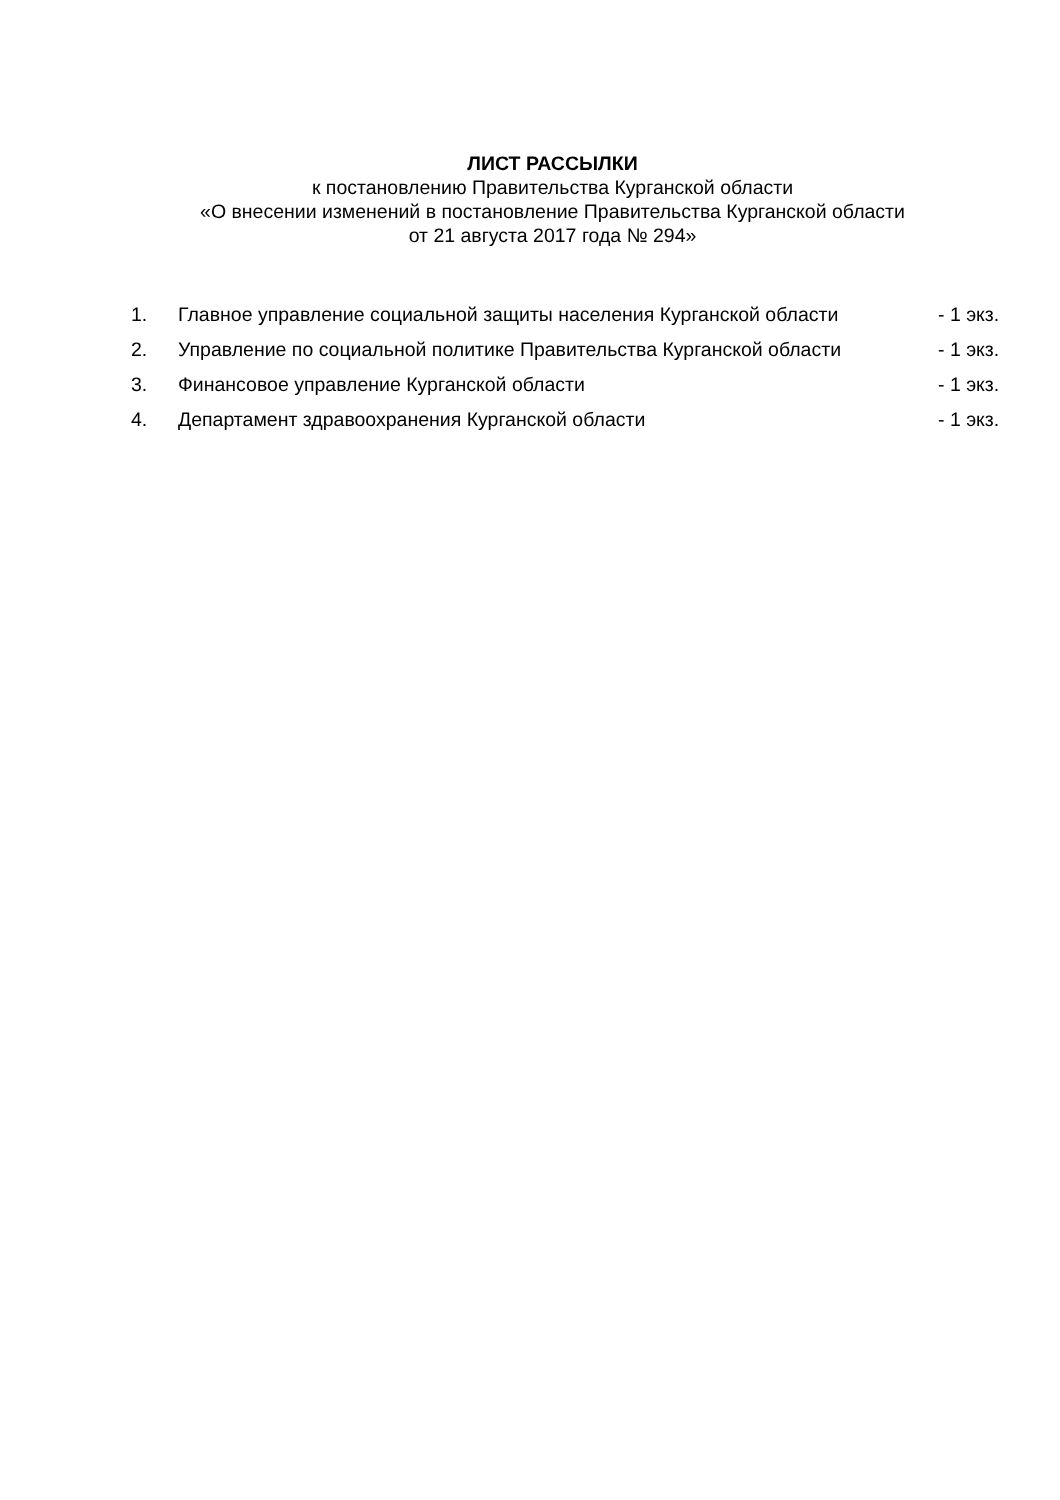ЛИСТ РАССЫЛКИ
к постановлению Правительства Курганской области
«О внесении изменений в постановление Правительства Курганской области
от 21 августа 2017 года № 294»
| 1. | Главное управление социальной защиты населения Курганской области | - 1 экз. |
| 2. | Управление по социальной политике Правительства Курганской области | - 1 экз. |
| 3. | Финансовое управление Курганской области | - 1 экз. |
| 4. | Департамент здравоохранения Курганской области | - 1 экз. |